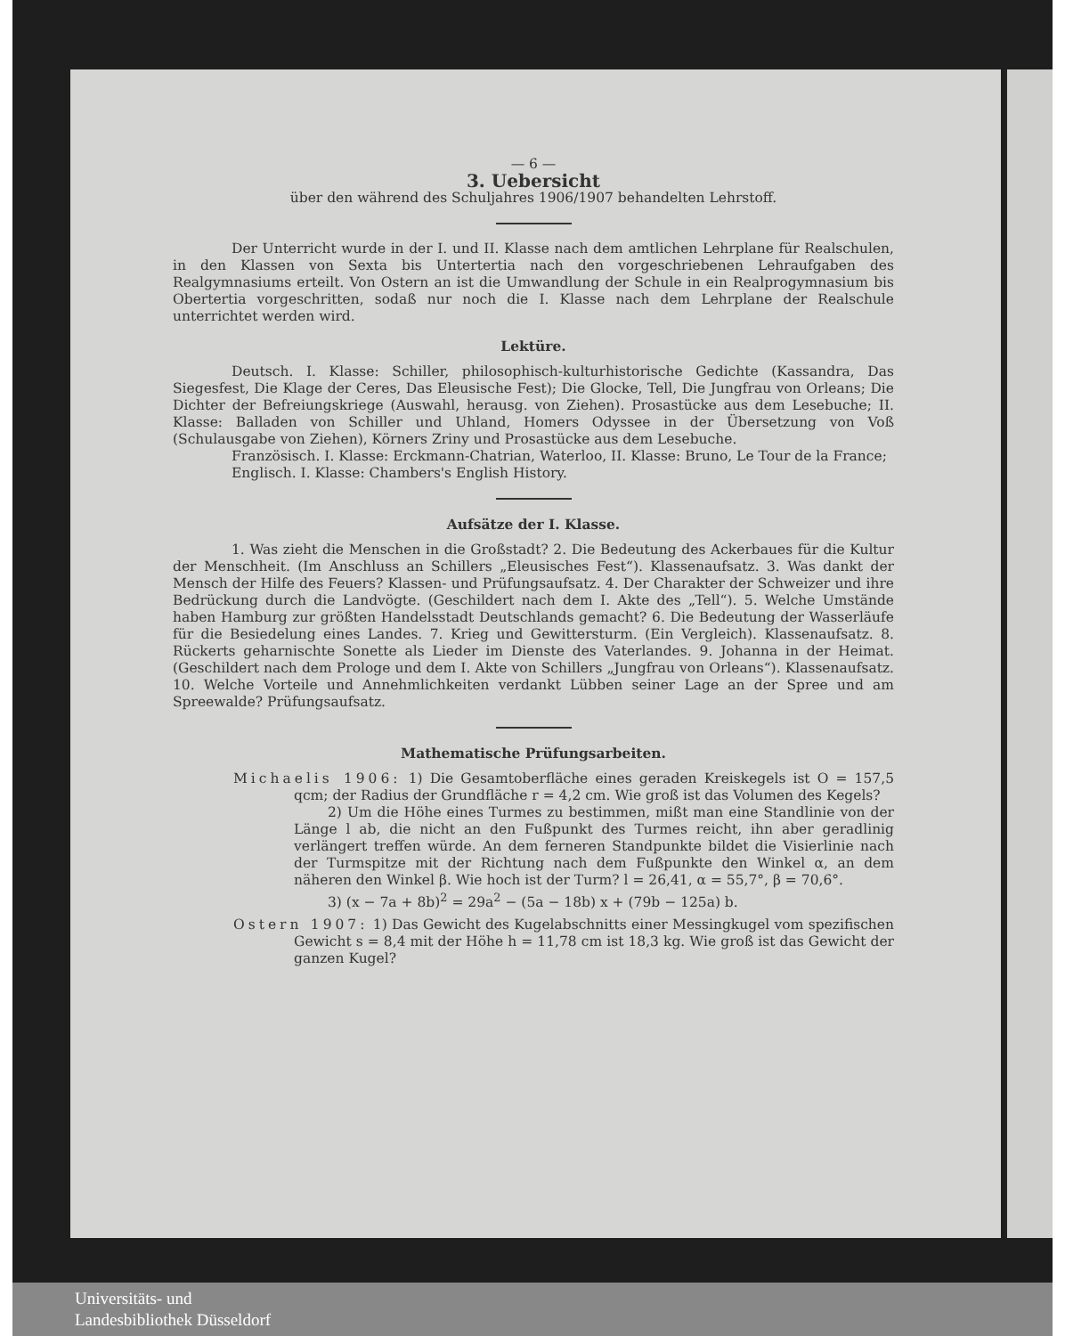— 6 —
3. Uebersicht
über den während des Schuljahres 1906/1907 behandelten Lehrstoff.
Der Unterricht wurde in der I. und II. Klasse nach dem amtlichen Lehrplane für Realschulen, in den Klassen von Sexta bis Untertertia nach den vorgeschriebenen Lehraufgaben des Realgymnasiums erteilt. Von Ostern an ist die Umwandlung der Schule in ein Realprogymnasium bis Obertertia vorgeschritten, sodaß nur noch die I. Klasse nach dem Lehrplane der Realschule unterrichtet werden wird.
Lektüre.
Deutsch. I. Klasse: Schiller, philosophisch-kulturhistorische Gedichte (Kassandra, Das Siegesfest, Die Klage der Ceres, Das Eleusische Fest); Die Glocke, Tell, Die Jungfrau von Orleans; Die Dichter der Befreiungskriege (Auswahl, herausg. von Ziehen). Prosastücke aus dem Lesebuche; II. Klasse: Balladen von Schiller und Uhland, Homers Odyssee in der Übersetzung von Voß (Schulausgabe von Ziehen), Körners Zriny und Prosastücke aus dem Lesebuche.
Französisch. I. Klasse: Erckmann-Chatrian, Waterloo, II. Klasse: Bruno, Le Tour de la France;
Englisch. I. Klasse: Chambers's English History.
Aufsätze der I. Klasse.
1. Was zieht die Menschen in die Großstadt? 2. Die Bedeutung des Ackerbaues für die Kultur der Menschheit. (Im Anschluss an Schillers „Eleusisches Fest“). Klassenaufsatz. 3. Was dankt der Mensch der Hilfe des Feuers? Klassen- und Prüfungsaufsatz. 4. Der Charakter der Schweizer und ihre Bedrückung durch die Landvögte. (Geschildert nach dem I. Akte des „Tell“). 5. Welche Umstände haben Hamburg zur größten Handelsstadt Deutschlands gemacht? 6. Die Bedeutung der Wasserläufe für die Besiedelung eines Landes. 7. Krieg und Gewittersturm. (Ein Vergleich). Klassenaufsatz. 8. Rückerts geharnischte Sonette als Lieder im Dienste des Vaterlandes. 9. Johanna in der Heimat. (Geschildert nach dem Prologe und dem I. Akte von Schillers „Jungfrau von Orleans“). Klassenaufsatz. 10. Welche Vorteile und Annehmlichkeiten verdankt Lübben seiner Lage an der Spree und am Spreewalde? Prüfungsaufsatz.
Mathematische Prüfungsarbeiten.
Michaelis 1906: 1) Die Gesamtoberfläche eines geraden Kreiskegels ist O = 157,5 qcm; der Radius der Grundfläche r = 4,2 cm. Wie groß ist das Volumen des Kegels?
2) Um die Höhe eines Turmes zu bestimmen, mißt man eine Standlinie von der Länge l ab, die nicht an den Fußpunkt des Turmes reicht, ihn aber geradlinig verlängert treffen würde. An dem ferneren Standpunkte bildet die Visierlinie nach der Turmspitze mit der Richtung nach dem Fußpunkte den Winkel α, an dem näheren den Winkel β. Wie hoch ist der Turm? l = 26,41, α = 55,7°, β = 70,6°.
3) (x − 7a + 8b)<sup>2</sup> = 29a<sup>2</sup> − (5a − 18b) x + (79b − 125a) b.
Ostern 1907: 1) Das Gewicht des Kugelabschnitts einer Messingkugel vom spezifischen Gewicht s = 8,4 mit der Höhe h = 11,78 cm ist 18,3 kg. Wie groß ist das Gewicht der ganzen Kugel?
Universitäts- und
Landesbibliothek Düsseldorf